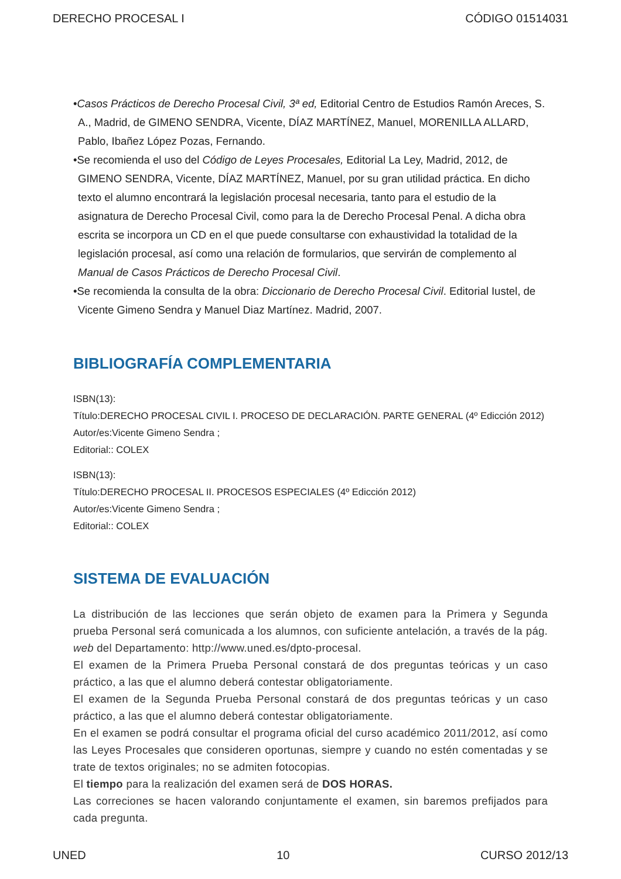DERECHO PROCESAL I CÓDIGO 01514031
•Casos Prácticos de Derecho Procesal Civil, 3ª ed, Editorial Centro de Estudios Ramón Areces, S. A., Madrid, de GIMENO SENDRA, Vicente, DÍAZ MARTÍNEZ, Manuel, MORENILLA ALLARD, Pablo, Ibañez López Pozas, Fernando.
•Se recomienda el uso del Código de Leyes Procesales, Editorial La Ley, Madrid, 2012, de GIMENO SENDRA, Vicente, DÍAZ MARTÍNEZ, Manuel, por su gran utilidad práctica. En dicho texto el alumno encontrará la legislación procesal necesaria, tanto para el estudio de la asignatura de Derecho Procesal Civil, como para la de Derecho Procesal Penal. A dicha obra escrita se incorpora un CD en el que puede consultarse con exhaustividad la totalidad de la legislación procesal, así como una relación de formularios, que servirán de complemento al Manual de Casos Prácticos de Derecho Procesal Civil.
•Se recomienda la consulta de la obra: Diccionario de Derecho Procesal Civil. Editorial Iustel, de Vicente Gimeno Sendra y Manuel Diaz Martínez. Madrid, 2007.
BIBLIOGRAFÍA COMPLEMENTARIA
ISBN(13):
Título:DERECHO PROCESAL CIVIL I. PROCESO DE DECLARACIÓN. PARTE GENERAL (4º Edicción 2012)
Autor/es:Vicente Gimeno Sendra ;
Editorial:: COLEX
ISBN(13):
Título:DERECHO PROCESAL II. PROCESOS ESPECIALES (4º Edicción 2012)
Autor/es:Vicente Gimeno Sendra ;
Editorial:: COLEX
SISTEMA DE EVALUACIÓN
La distribución de las lecciones que serán objeto de examen para la Primera y Segunda prueba Personal será comunicada a los alumnos, con suficiente antelación, a través de la pág. web del Departamento: http://www.uned.es/dpto-procesal.
El examen de la Primera Prueba Personal constará de dos preguntas teóricas y un caso práctico, a las que el alumno deberá contestar obligatoriamente.
El examen de la Segunda Prueba Personal constará de dos preguntas teóricas y un caso práctico, a las que el alumno deberá contestar obligatoriamente.
En el examen se podrá consultar el programa oficial del curso académico 2011/2012, así como las Leyes Procesales que consideren oportunas, siempre y cuando no estén comentadas y se trate de textos originales; no se admiten fotocopias.
El tiempo para la realización del examen será de DOS HORAS.
Las correciones se hacen valorando conjuntamente el examen, sin baremos prefijados para cada pregunta.
UNED 10 CURSO 2012/13